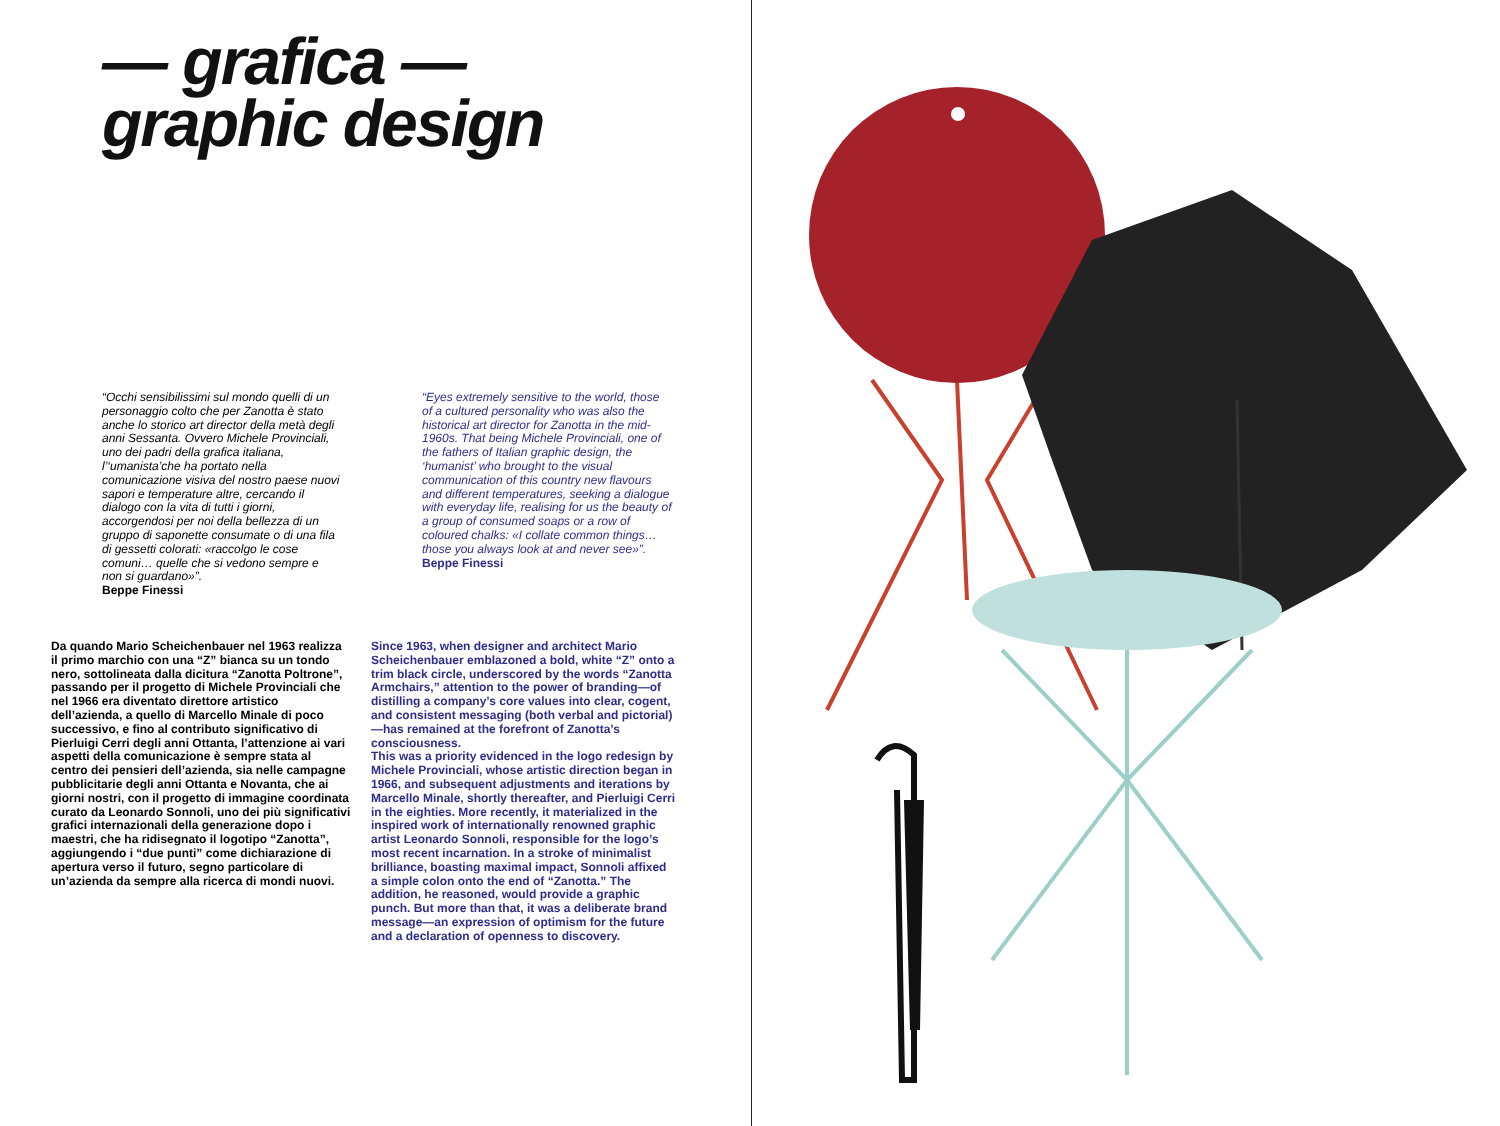— grafica —
graphic design
“Occhi sensibilissimi sul mondo quelli di un personaggio colto che per Zanotta è stato anche lo storico art director della metà degli anni Sessanta. Ovvero Michele Provinciali, uno dei padri della grafica italiana, l’‘umanista’che ha portato nella comunicazione visiva del nostro paese nuovi sapori e temperature altre, cercando il dialogo con la vita di tutti i giorni, accorgendosi per noi della bellezza di un gruppo di saponette consumate o di una fila di gessetti colorati: «raccolgo le cose comuni… quelle che si vedono sempre e non si guardano»”.
Beppe Finessi
“Eyes extremely sensitive to the world, those of a cultured personality who was also the historical art director for Zanotta in the mid-1960s. That being Michele Provinciali, one of the fathers of Italian graphic design, the ‘humanist’ who brought to the visual communication of this country new flavours and different temperatures, seeking a dialogue with everyday life, realising for us the beauty of a group of consumed soaps or a row of coloured chalks: «I collate common things… those you always look at and never see»”.
Beppe Finessi
Da quando Mario Scheichenbauer nel 1963 realizza il primo marchio con una “Z” bianca su un tondo nero, sottolineata dalla dicitura “Zanotta Poltrone”, passando per il progetto di Michele Provinciali che nel 1966 era diventato direttore artistico dell’azienda, a quello di Marcello Minale di poco successivo, e fino al contributo significativo di Pierluigi Cerri degli anni Ottanta, l’attenzione ai vari aspetti della comunicazione è sempre stata al centro dei pensieri dell’azienda, sia nelle campagne pubblicitarie degli anni Ottanta e Novanta, che ai giorni nostri, con il progetto di immagine coordinata curato da Leonardo Sonnoli, uno dei più significativi grafici internazionali della generazione dopo i maestri, che ha ridisegnato il logotipo “Zanotta”, aggiungendo i “due punti” come dichiarazione di apertura verso il futuro, segno particolare di un’azienda da sempre alla ricerca di mondi nuovi.
Since 1963, when designer and architect Mario Scheichenbauer emblazoned a bold, white “Z” onto a trim black circle, underscored by the words “Zanotta Armchairs,” attention to the power of branding—of distilling a company’s core values into clear, cogent, and consistent messaging (both verbal and pictorial)—has remained at the forefront of Zanotta’s consciousness.
This was a priority evidenced in the logo redesign by Michele Provinciali, whose artistic direction began in 1966, and subsequent adjustments and iterations by Marcello Minale, shortly thereafter, and Pierluigi Cerri in the eighties. More recently, it materialized in the inspired work of internationally renowned graphic artist Leonardo Sonnoli, responsible for the logo’s most recent incarnation. In a stroke of minimalist brilliance, boasting maximal impact, Sonnoli affixed a simple colon onto the end of “Zanotta.” The addition, he reasoned, would provide a graphic punch. But more than that, it was a deliberate brand message—an expression of optimism for the future and a declaration of openness to discovery.